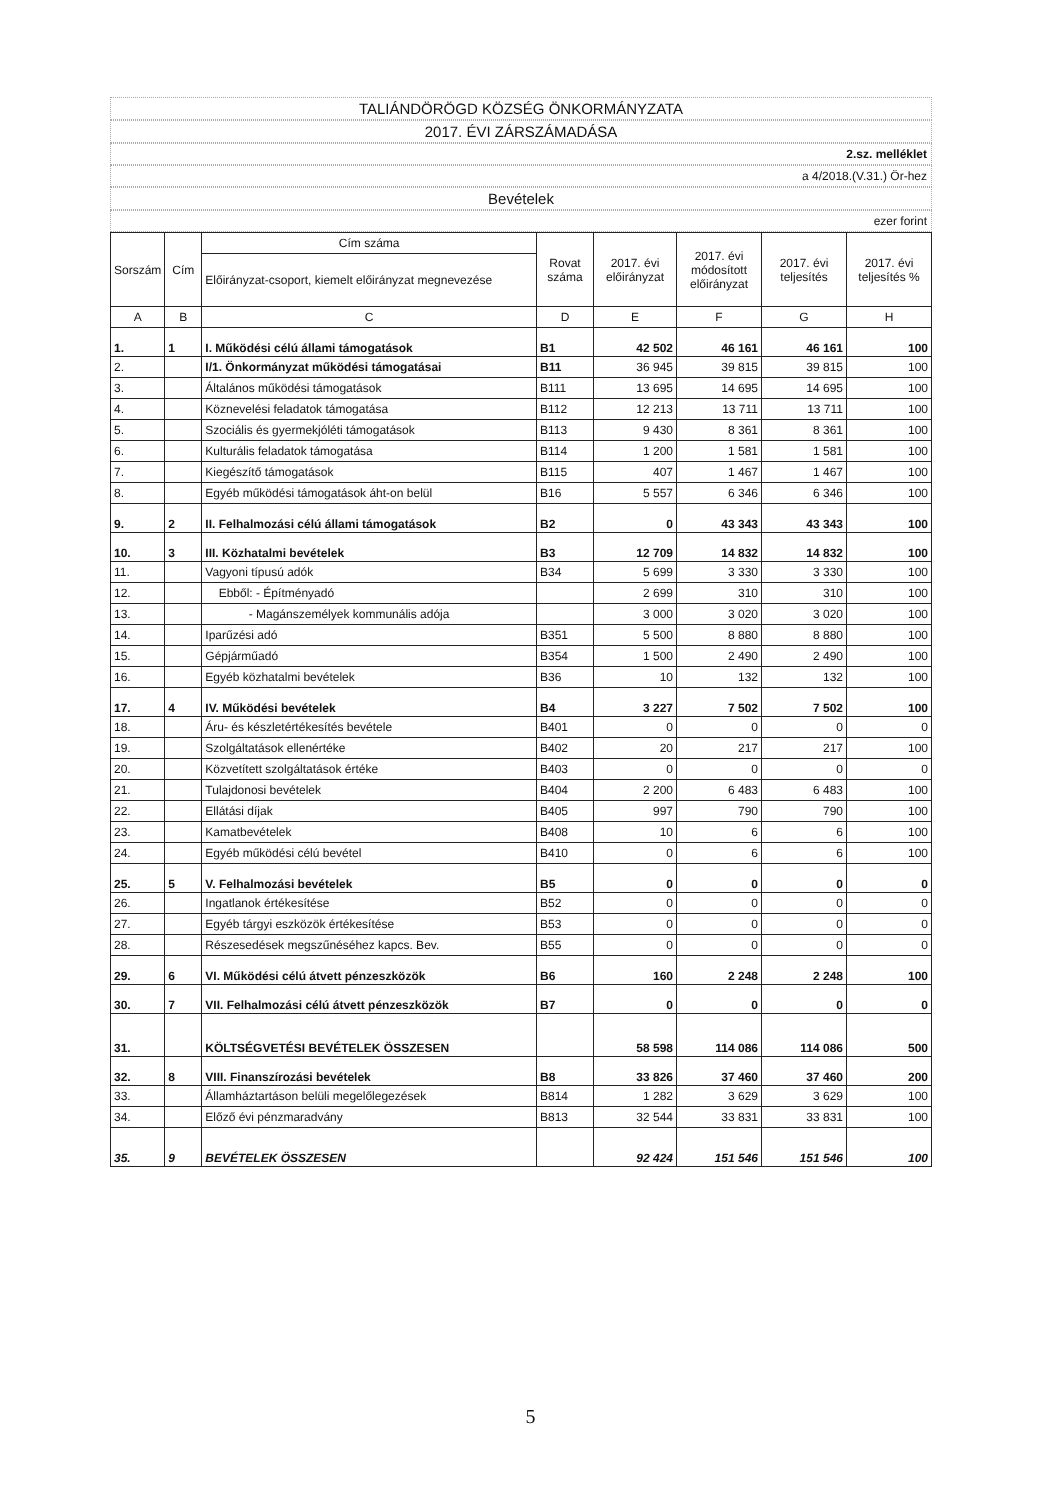TALIÁNDÖRÖGD KÖZSÉG ÖNKORMÁNYZATA
2017. ÉVI ZÁRSZÁMADÁSA
2.sz. melléklet
a 4/2018.(V.31.) Ör-hez
Bevételek
ezer forint
| Sorszám | Cím | Cím száma | Rovat száma | 2017. évi előirányzat | 2017. évi módosított előirányzat | 2017. évi teljesítés | 2017. évi teljesítés % |
| --- | --- | --- | --- | --- | --- | --- | --- |
| | | Előirányzat-csoport, kiemelt előirányzat megnevezése | | | | | |
| A | B | C | D | E | F | G | H |
| 1. | 1 | I. Működési célú állami támogatások | B1 | 42 502 | 46 161 | 46 161 | 100 |
| 2. | | I/1. Önkormányzat működési támogatásai | B11 | 36 945 | 39 815 | 39 815 | 100 |
| 3. | | Általános működési támogatások | B111 | 13 695 | 14 695 | 14 695 | 100 |
| 4. | | Köznevelési feladatok támogatása | B112 | 12 213 | 13 711 | 13 711 | 100 |
| 5. | | Szociális és gyermekjóléti támogatások | B113 | 9 430 | 8 361 | 8 361 | 100 |
| 6. | | Kulturális feladatok támogatása | B114 | 1 200 | 1 581 | 1 581 | 100 |
| 7. | | Kiegészítő támogatások | B115 | 407 | 1 467 | 1 467 | 100 |
| 8. | | Egyéb működési támogatások áht-on belül | B16 | 5 557 | 6 346 | 6 346 | 100 |
| 9. | 2 | II. Felhalmozási célú állami támogatások | B2 | 0 | 43 343 | 43 343 | 100 |
| 10. | 3 | III. Közhatalmi bevételek | B3 | 12 709 | 14 832 | 14 832 | 100 |
| 11. | | Vagyoni típusú adók | B34 | 5 699 | 3 330 | 3 330 | 100 |
| 12. | | Ebből: - Építményadó | | 2 699 | 310 | 310 | 100 |
| 13. | | - Magánszemélyek kommunális adója | | 3 000 | 3 020 | 3 020 | 100 |
| 14. | | Iparűzési adó | B351 | 5 500 | 8 880 | 8 880 | 100 |
| 15. | | Gépjárműadó | B354 | 1 500 | 2 490 | 2 490 | 100 |
| 16. | | Egyéb közhatalmi bevételek | B36 | 10 | 132 | 132 | 100 |
| 17. | 4 | IV. Működési bevételek | B4 | 3 227 | 7 502 | 7 502 | 100 |
| 18. | | Áru- és készletértékesítés bevétele | B401 | 0 | 0 | 0 | 0 |
| 19. | | Szolgáltatások ellenértéke | B402 | 20 | 217 | 217 | 100 |
| 20. | | Közvetített szolgáltatások értéke | B403 | 0 | 0 | 0 | 0 |
| 21. | | Tulajdonosi bevételek | B404 | 2 200 | 6 483 | 6 483 | 100 |
| 22. | | Ellátási díjak | B405 | 997 | 790 | 790 | 100 |
| 23. | | Kamatbevételek | B408 | 10 | 6 | 6 | 100 |
| 24. | | Egyéb működési célú bevétel | B410 | 0 | 6 | 6 | 100 |
| 25. | 5 | V. Felhalmozási bevételek | B5 | 0 | 0 | 0 | 0 |
| 26. | | Ingatlanok értékesítése | B52 | 0 | 0 | 0 | 0 |
| 27. | | Egyéb tárgyi eszközök értékesítése | B53 | 0 | 0 | 0 | 0 |
| 28. | | Részesedések megszűnéséhez kapcs. Bev. | B55 | 0 | 0 | 0 | 0 |
| 29. | 6 | VI. Működési célú átvett pénzeszközök | B6 | 160 | 2 248 | 2 248 | 100 |
| 30. | 7 | VII. Felhalmozási célú átvett pénzeszközök | B7 | 0 | 0 | 0 | 0 |
| 31. | | KÖLTSÉGVETÉSI BEVÉTELEK ÖSSZESEN | | 58 598 | 114 086 | 114 086 | 500 |
| 32. | 8 | VIII. Finanszírozási bevételek | B8 | 33 826 | 37 460 | 37 460 | 200 |
| 33. | | Államháztartáson belüli megelőlegezések | B814 | 1 282 | 3 629 | 3 629 | 100 |
| 34. | | Előző évi pénzmaradvány | B813 | 32 544 | 33 831 | 33 831 | 100 |
| 35. | 9 | BEVÉTELEK ÖSSZESEN | | 92 424 | 151 546 | 151 546 | 100 |
5